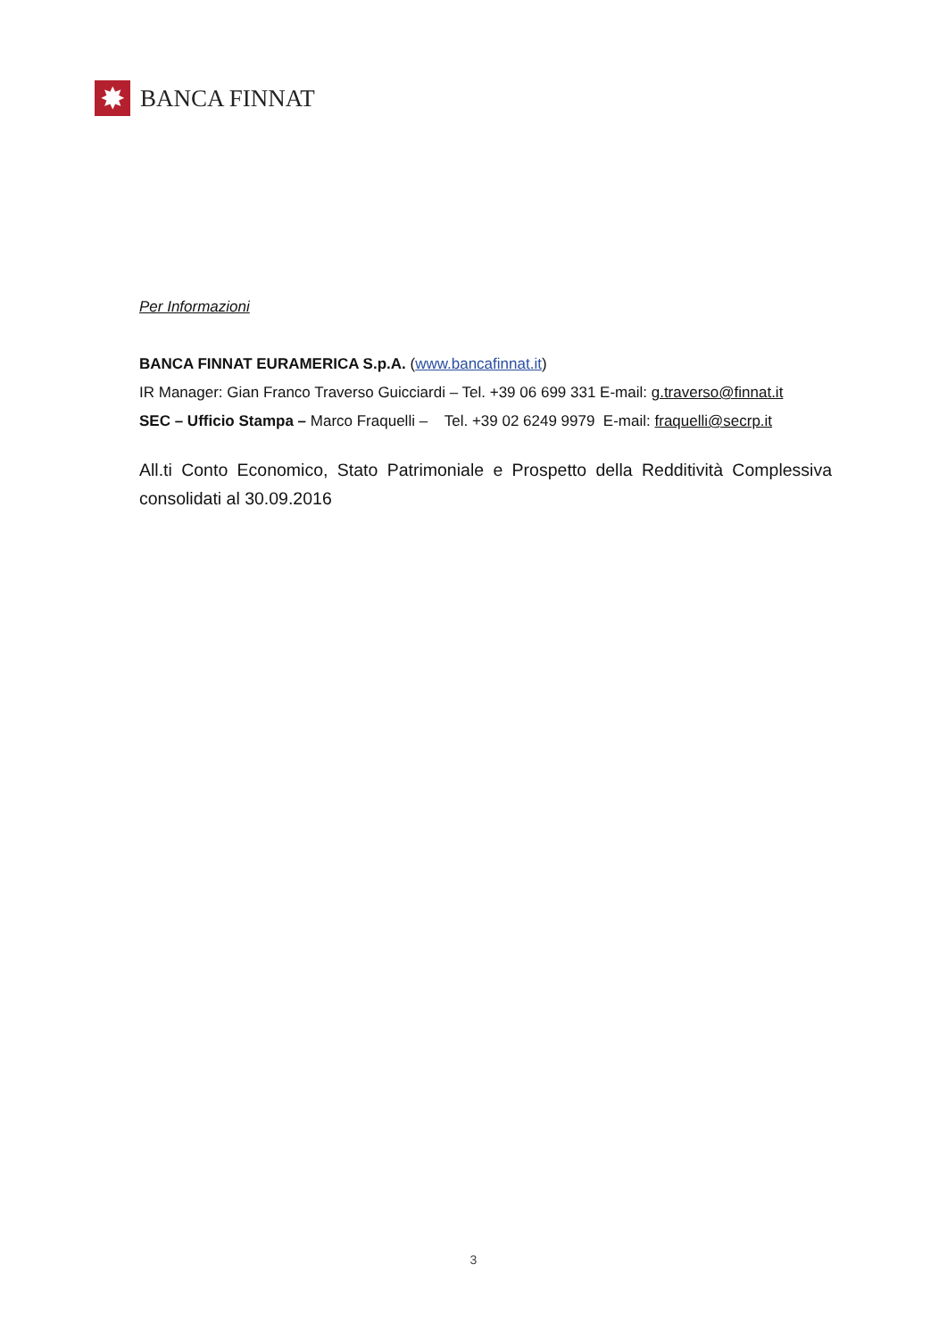✸
BANCA FINNAT
Per Informazioni
BANCA FINNAT EURAMERICA S.p.A. (www.bancafinnat.it)
IR Manager: Gian Franco Traverso Guicciardi – Tel. +39 06 699 331 E-mail: g.traverso@finnat.it
SEC – Ufficio Stampa – Marco Fraquelli – Tel. +39 02 6249 9979 E-mail: fraquelli@secrp.it
All.ti Conto Economico, Stato Patrimoniale e Prospetto della Redditività Complessiva consolidati al 30.09.2016
3